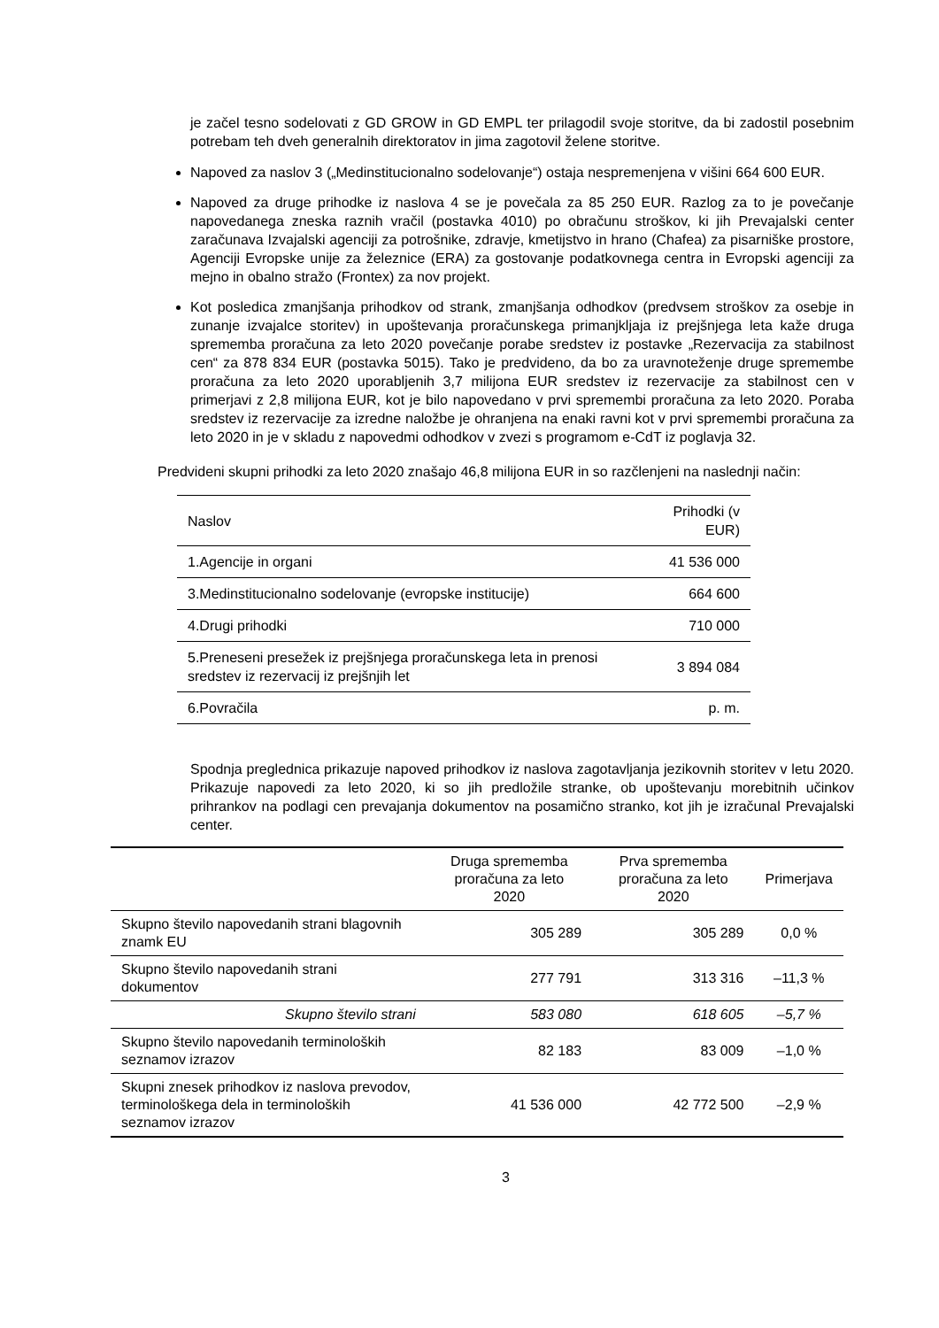je začel tesno sodelovati z GD GROW in GD EMPL ter prilagodil svoje storitve, da bi zadostil posebnim potrebam teh dveh generalnih direktoratov in jima zagotovil želene storitve.
Napoved za naslov 3 („Medinstitucionalno sodelovanje“) ostaja nespremenjena v višini 664 600 EUR.
Napoved za druge prihodke iz naslova 4 se je povečala za 85 250 EUR. Razlog za to je povečanje napovedanega zneska raznih vračil (postavka 4010) po obračunu stroškov, ki jih Prevajalski center zaračunava Izvajalski agenciji za potrošnike, zdravje, kmetijstvo in hrano (Chafea) za pisarniške prostore, Agenciji Evropske unije za železnice (ERA) za gostovanje podatkovnega centra in Evropski agenciji za mejno in obalno stražo (Frontex) za nov projekt.
Kot posledica zmanjšanja prihodkov od strank, zmanjšanja odhodkov (predvsem stroškov za osebje in zunanje izvajalce storitev) in upoštevanja proračunskega primanjkljaja iz prejšnjega leta kaže druga sprememba proračuna za leto 2020 povečanje porabe sredstev iz postavke „Rezervacija za stabilnost cen“ za 878 834 EUR (postavka 5015). Tako je predvideno, da bo za uravnoteženje druge spremembe proračuna za leto 2020 uporabljenih 3,7 milijona EUR sredstev iz rezervacije za stabilnost cen v primerjavi z 2,8 milijona EUR, kot je bilo napovedano v prvi spremembi proračuna za leto 2020. Poraba sredstev iz rezervacije za izredne naložbe je ohranjena na enaki ravni kot v prvi spremembi proračuna za leto 2020 in je v skladu z napovedmi odhodkov v zvezi s programom e-CdT iz poglavja 32.
Predvideni skupni prihodki za leto 2020 znašajo 46,8 milijona EUR in so razčlenjeni na naslednji način:
| Naslov | Prihodki (v EUR) |
| 1.Agencije in organi | 41 536 000 |
| 3.Medinstitucionalno sodelovanje (evropske institucije) | 664 600 |
| 4.Drugi prihodki | 710 000 |
| 5.Preneseni presežek iz prejšnjega proračunskega leta in prenosi sredstev iz rezervacij iz prejšnjih let | 3 894 084 |
| 6.Povračila | p. m. |
Spodnja preglednica prikazuje napoved prihodkov iz naslova zagotavljanja jezikovnih storitev v letu 2020. Prikazuje napovedi za leto 2020, ki so jih predložile stranke, ob upoštevanju morebitnih učinkov prihrankov na podlagi cen prevajanja dokumentov na posamično stranko, kot jih je izračunal Prevajalski center.
| | Druga sprememba proračuna za leto 2020 | Prva sprememba proračuna za leto 2020 | Primerjava |
| Skupno število napovedanih strani blagovnih znamk EU | 305 289 | 305 289 | 0,0 % |
| Skupno število napovedanih strani dokumentov | 277 791 | 313 316 | –11,3 % |
| Skupno število strani | 583 080 | 618 605 | –5,7 % |
| Skupno število napovedanih terminoloških seznamov izrazov | 82 183 | 83 009 | –1,0 % |
| Skupni znesek prihodkov iz naslova prevodov, terminološkega dela in terminoloških seznamov izrazov | 41 536 000 | 42 772 500 | –2,9 % |
3